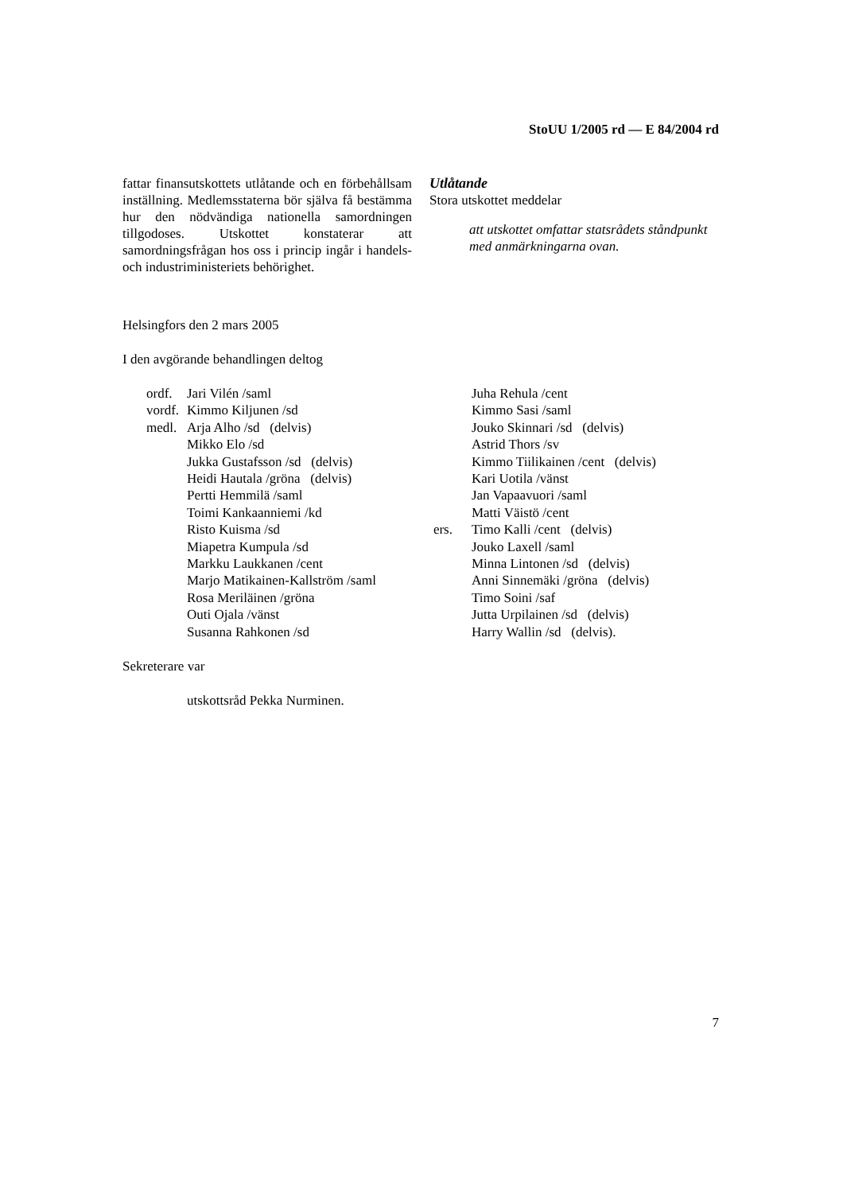StoUU 1/2005 rd — E 84/2004 rd
fattar finansutskottets utlåtande och en förbehållsam inställning. Medlemsstaterna bör själva få bestämma hur den nödvändiga nationella samordningen tillgodoses. Utskottet konstaterar att samordningsfrågan hos oss i princip ingår i handels- och industriministeriets behörighet.
Utlåtande
Stora utskottet meddelar
att utskottet omfattar statsrådets ståndpunkt med anmärkningarna ovan.
Helsingfors den 2 mars 2005
I den avgörande behandlingen deltog
| ordf. | Jari Vilén /saml |
| vordf. | Kimmo Kiljunen /sd |
| medl. | Arja Alho /sd (delvis) |
| | Mikko Elo /sd |
| | Jukka Gustafsson /sd (delvis) |
| | Heidi Hautala /gröna (delvis) |
| | Pertti Hemmilä /saml |
| | Toimi Kankaanniemi /kd |
| | Risto Kuisma /sd |
| | Miapetra Kumpula /sd |
| | Markku Laukkanen /cent |
| | Marjo Matikainen-Kallström /saml |
| | Rosa Meriläinen /gröna |
| | Outi Ojala /vänst |
| | Susanna Rahkonen /sd |
| | Juha Rehula /cent |
| | Kimmo Sasi /saml |
| | Jouko Skinnari /sd (delvis) |
| | Astrid Thors /sv |
| | Kimmo Tiilikainen /cent (delvis) |
| | Kari Uotila /vänst |
| | Jan Vapaavuori /saml |
| | Matti Väistö /cent |
| ers. | Timo Kalli /cent (delvis) |
| | Jouko Laxell /saml |
| | Minna Lintonen /sd (delvis) |
| | Anni Sinnemäki /gröna (delvis) |
| | Timo Soini /saf |
| | Jutta Urpilainen /sd (delvis) |
| | Harry Wallin /sd (delvis). |
Sekreterare var
utskottsråd Pekka Nurminen.
7